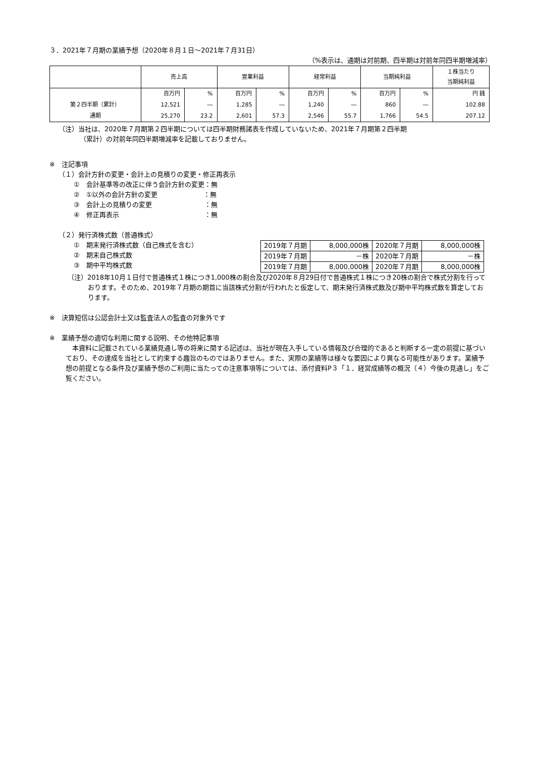３．2021年７月期の業績予想（2020年８月１日～2021年７月31日）
（%表示は、通期は対前期、四半期は対前年同四半期増減率）
| | 売上高 | | 営業利益 | | 経常利益 | | 当期純利益 | | １株当たり 当期純利益 |
| --- | --- | --- | --- | --- | --- | --- | --- | --- | --- |
| | 百万円 | % | 百万円 | % | 百万円 | % | 百万円 | % | 円 銭 |
| 第２四半期（累計） | 12,521 | ― | 1,285 | ― | 1,240 | ― | 860 | ― | 102.88 |
| 通期 | 25,270 | 23.2 | 2,601 | 57.3 | 2,546 | 55.7 | 1,766 | 54.5 | 207.12 |
（注）当社は、2020年７月期第２四半期については四半期財務諸表を作成していないため、2021年７月期第２四半期
（累計）の対前年同四半期増減率を記載しておりません。
※　注記事項
（１）会計方針の変更・会計上の見積りの変更・修正再表示
①　会計基準等の改正に伴う会計方針の変更：無
②　①以外の会計方針の変更　　　　　　　：無
③　会計上の見積りの変更　　　　　　　　：無
④　修正再表示　　　　　　　　　　　　　：無
（２）発行済株式数（普通株式）
①　期末発行済株式数（自己株式を含む）
②　期末自己株式数
③　期中平均株式数
| 2019年７月期 | 8,000,000株 | 2020年７月期 | 8,000,000株 |
| 2019年７月期 | －株 | 2020年７月期 | －株 |
| 2019年７月期 | 8,000,000株 | 2020年７月期 | 8,000,000株 |
（注）2018年10月１日付で普通株式１株につき1,000株の割合及び2020年８月29日付で普通株式１株につき20株の割合で株式分割を行っております。そのため、2019年７月期の期首に当該株式分割が行われたと仮定して、期末発行済株式数及び期中平均株式数を算定しております。
※　決算短信は公認会計士又は監査法人の監査の対象外です
※　業績予想の適切な利用に関する説明、その他特記事項
本資料に記載されている業績見通し等の将来に関する記述は、当社が現在入手している情報及び合理的であると判断する一定の前提に基づいており、その達成を当社として約束する趣旨のものではありません。また、実際の業績等は様々な要因により異なる可能性があります。業績予想の前提となる条件及び業績予想のご利用に当たっての注意事項等については、添付資料P３「１．経営成績等の概況（４）今後の見通し」をご覧ください。